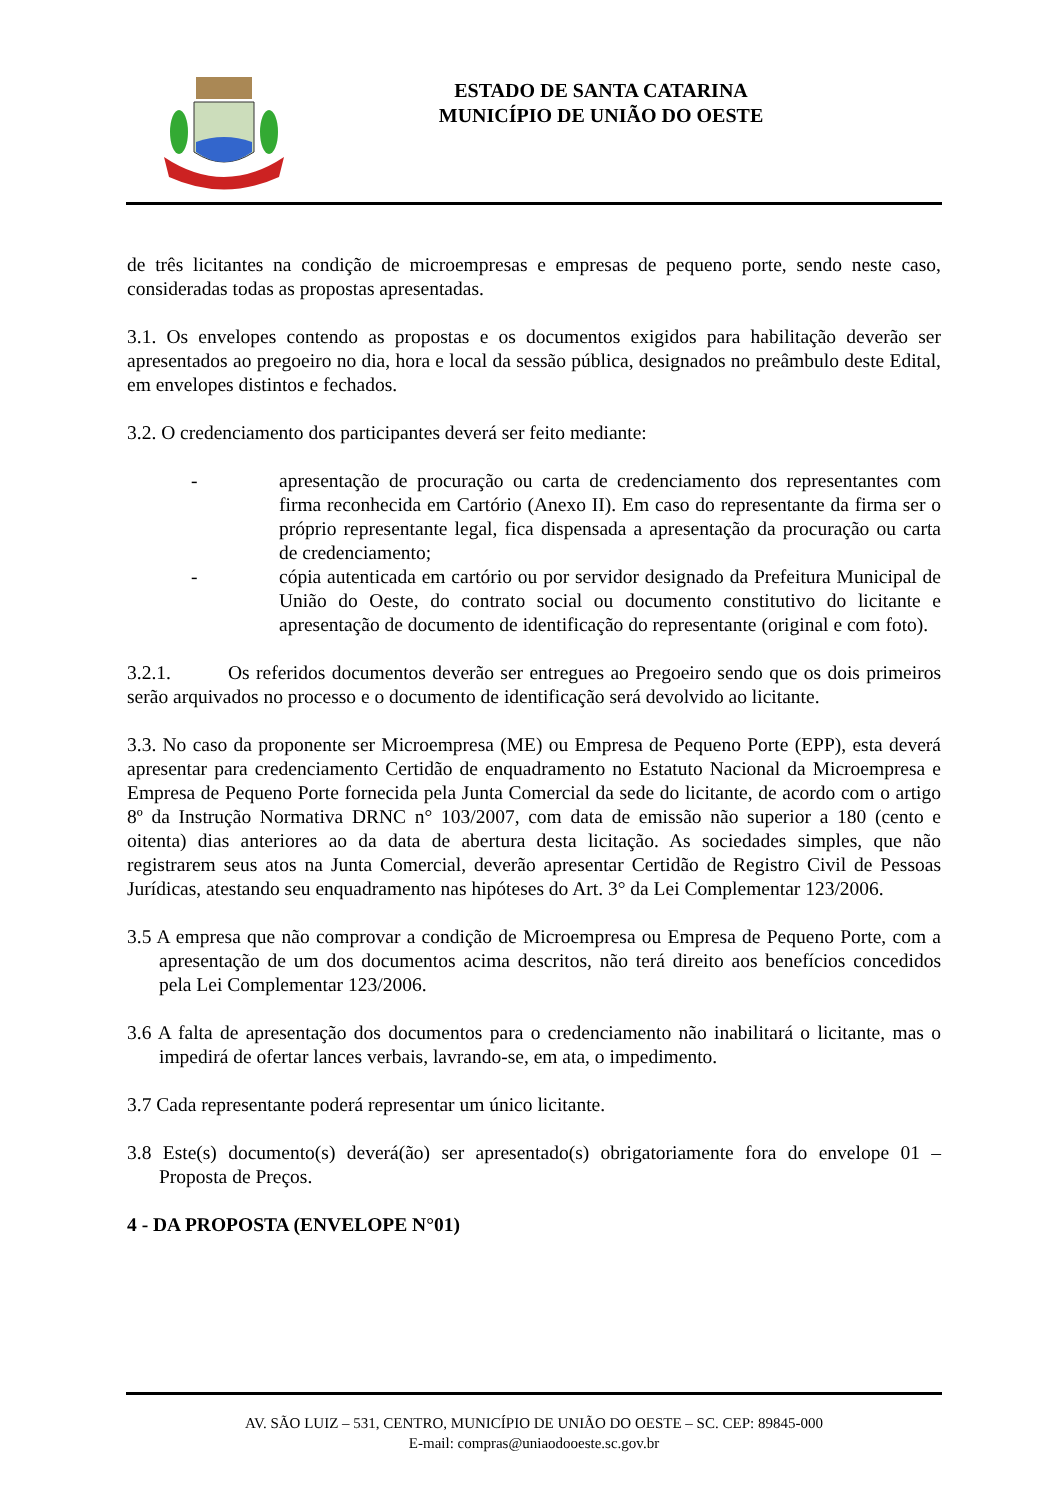ESTADO DE SANTA CATARINA
MUNICÍPIO DE UNIÃO DO OESTE
de três licitantes na condição de microempresas e empresas de pequeno porte, sendo neste caso, consideradas todas as propostas apresentadas.
3.1. Os envelopes contendo as propostas e os documentos exigidos para habilitação deverão ser apresentados ao pregoeiro no dia, hora e local da sessão pública, designados no preâmbulo deste Edital, em envelopes distintos e fechados.
3.2. O credenciamento dos participantes deverá ser feito mediante:
- apresentação de procuração ou carta de credenciamento dos representantes com firma reconhecida em Cartório (Anexo II). Em caso do representante da firma ser o próprio representante legal, fica dispensada a apresentação da procuração ou carta de credenciamento;
- cópia autenticada em cartório ou por servidor designado da Prefeitura Municipal de União do Oeste, do contrato social ou documento constitutivo do licitante e apresentação de documento de identificação do representante (original e com foto).
3.2.1. Os referidos documentos deverão ser entregues ao Pregoeiro sendo que os dois primeiros serão arquivados no processo e o documento de identificação será devolvido ao licitante.
3.3. No caso da proponente ser Microempresa (ME) ou Empresa de Pequeno Porte (EPP), esta deverá apresentar para credenciamento Certidão de enquadramento no Estatuto Nacional da Microempresa e Empresa de Pequeno Porte fornecida pela Junta Comercial da sede do licitante, de acordo com o artigo 8º da Instrução Normativa DRNC n° 103/2007, com data de emissão não superior a 180 (cento e oitenta) dias anteriores ao da data de abertura desta licitação. As sociedades simples, que não registrarem seus atos na Junta Comercial, deverão apresentar Certidão de Registro Civil de Pessoas Jurídicas, atestando seu enquadramento nas hipóteses do Art. 3° da Lei Complementar 123/2006.
3.5 A empresa que não comprovar a condição de Microempresa ou Empresa de Pequeno Porte, com a apresentação de um dos documentos acima descritos, não terá direito aos benefícios concedidos pela Lei Complementar 123/2006.
3.6 A falta de apresentação dos documentos para o credenciamento não inabilitará o licitante, mas o impedirá de ofertar lances verbais, lavrando-se, em ata, o impedimento.
3.7 Cada representante poderá representar um único licitante.
3.8 Este(s) documento(s) deverá(ão) ser apresentado(s) obrigatoriamente fora do envelope 01 – Proposta de Preços.
4 - DA PROPOSTA (ENVELOPE N°01)
AV. SÃO LUIZ – 531, CENTRO, MUNICÍPIO DE UNIÃO DO OESTE – SC. CEP: 89845-000
E-mail: compras@uniaodooeste.sc.gov.br